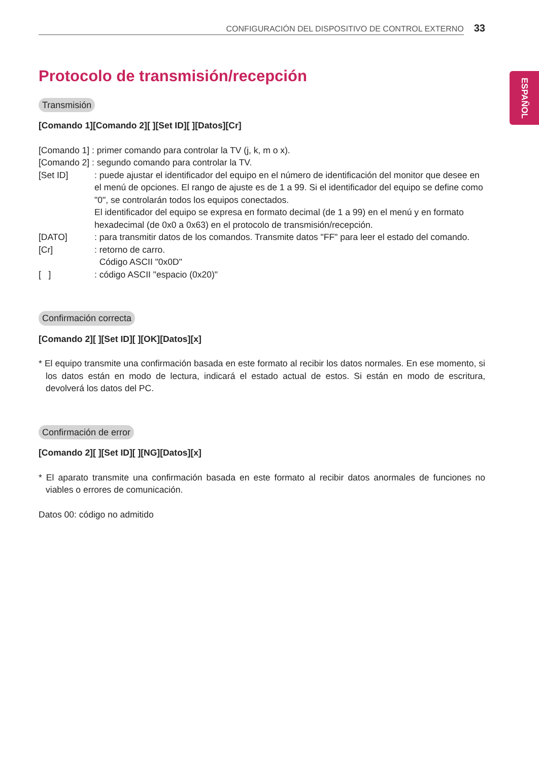CONFIGURACIÓN DEL DISPOSITIVO DE CONTROL EXTERNO 33
ESPAÑOL
Protocolo de transmisión/recepción
Transmisión
[Comando 1][Comando 2][ ][Set ID][ ][Datos][Cr]
[Comando 1] : primer comando para controlar la TV (j, k, m o x).
[Comando 2] : segundo comando para controlar la TV.
[Set ID]: puede ajustar el identificador del equipo en el número de identificación del monitor que desee en el menú de opciones. El rango de ajuste es de 1 a 99. Si el identificador del equipo se define como "0", se controlarán todos los equipos conectados.
El identificador del equipo se expresa en formato decimal (de 1 a 99) en el menú y en formato hexadecimal (de 0x0 a 0x63) en el protocolo de transmisión/recepción.
[DATO]: para transmitir datos de los comandos. Transmite datos "FF" para leer el estado del comando.
[Cr]: retorno de carro.
Código ASCII "0x0D"
[ ]: código ASCII "espacio (0x20)"
Confirmación correcta
[Comando 2][ ][Set ID][ ][OK][Datos][x]
* El equipo transmite una confirmación basada en este formato al recibir los datos normales. En ese momento, si los datos están en modo de lectura, indicará el estado actual de estos. Si están en modo de escritura, devolverá los datos del PC.
Confirmación de error
[Comando 2][ ][Set ID][ ][NG][Datos][x]
* El aparato transmite una confirmación basada en este formato al recibir datos anormales de funciones no viables o errores de comunicación.
Datos 00: código no admitido